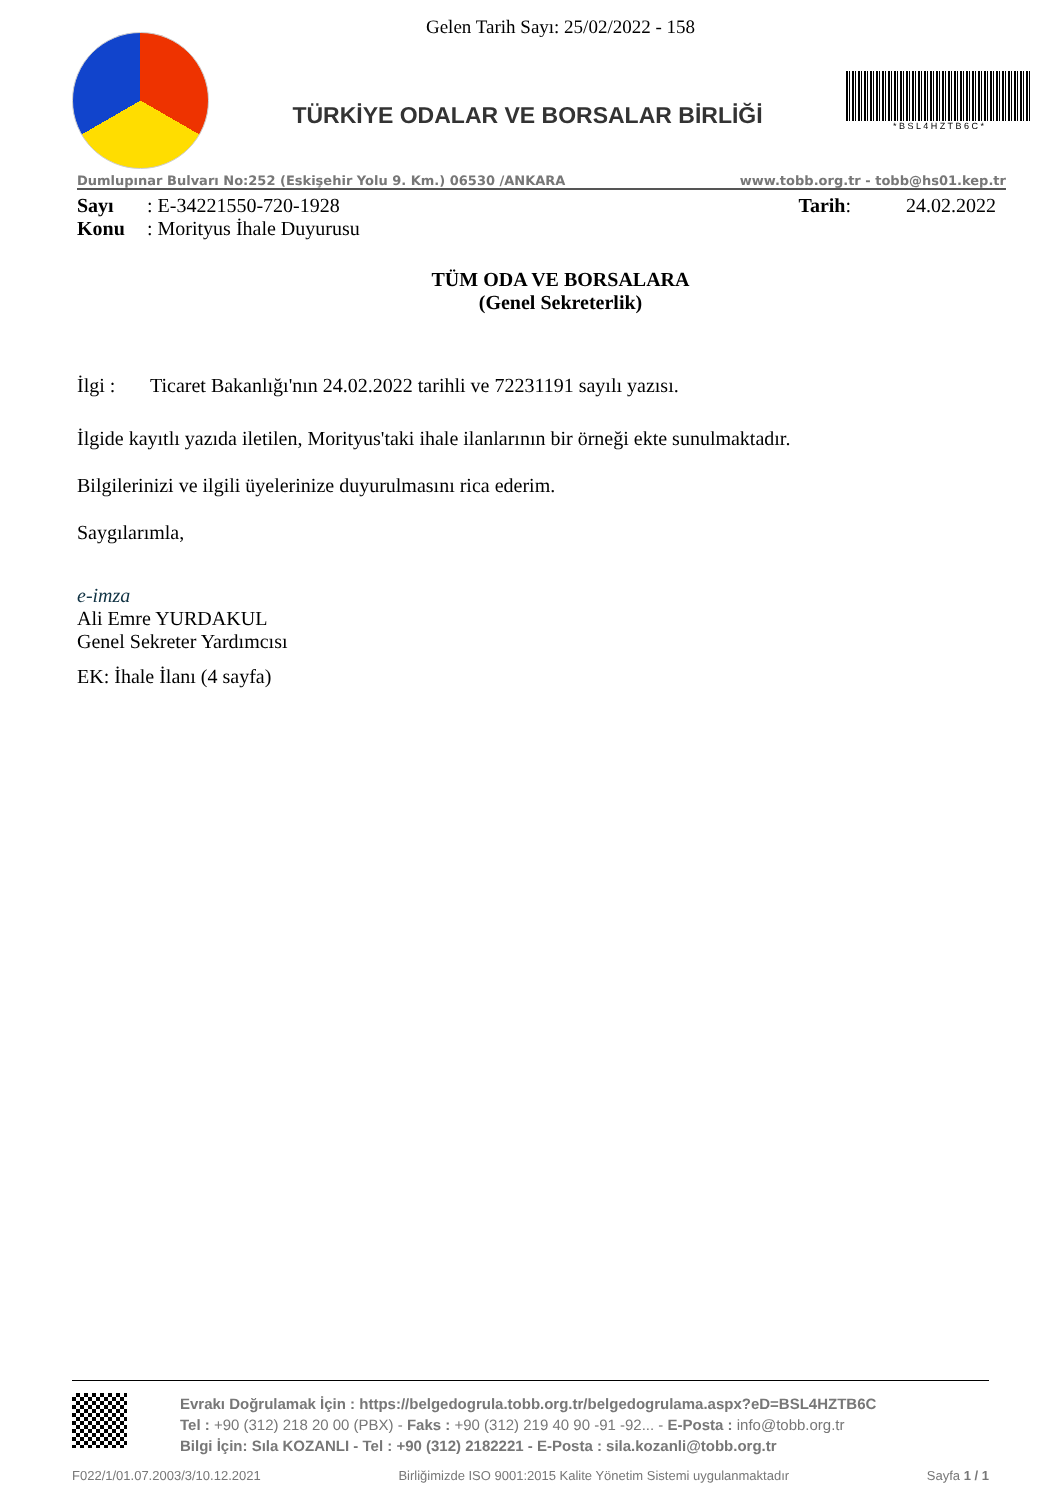Gelen Tarih Sayı: 25/02/2022 - 158
TÜRKİYE ODALAR VE BORSALAR BİRLİĞİ
* B S L 4 H Z T B 6 C *
Dumlupınar Bulvarı No:252 (Eskişehir Yolu 9. Km.) 06530 /ANKARA www.tobb.org.tr - tobb@hs01.kep.tr
Sayı: E-34221550-720-1928 Tarih: 24.02.2022
Konu: Morityus İhale Duyurusu
TÜM ODA VE BORSALARA
(Genel Sekreterlik)
İlgi : Ticaret Bakanlığı'nın 24.02.2022 tarihli ve 72231191 sayılı yazısı.
İlgide kayıtlı yazıda iletilen, Morityus'taki ihale ilanlarının bir örneği ekte sunulmaktadır.
Bilgilerinizi ve ilgili üyelerinize duyurulmasını rica ederim.
Saygılarımla,
e-imza
Ali Emre YURDAKUL
Genel Sekreter Yardımcısı
EK: İhale İlanı (4 sayfa)
Evrakı Doğrulamak İçin : https://belgedogrula.tobb.org.tr/belgedogrulama.aspx?eD=BSL4HZTB6C
Tel : +90 (312) 218 20 00 (PBX) - Faks : +90 (312) 219 40 90 -91 -92... - E-Posta : info@tobb.org.tr
Bilgi İçin: Sıla KOZANLI - Tel : +90 (312) 2182221 - E-Posta : sila.kozanli@tobb.org.tr
F022/1/01.07.2003/3/10.12.2021 Birliğimizde ISO 9001:2015 Kalite Yönetim Sistemi uygulanmaktadır Sayfa 1 / 1